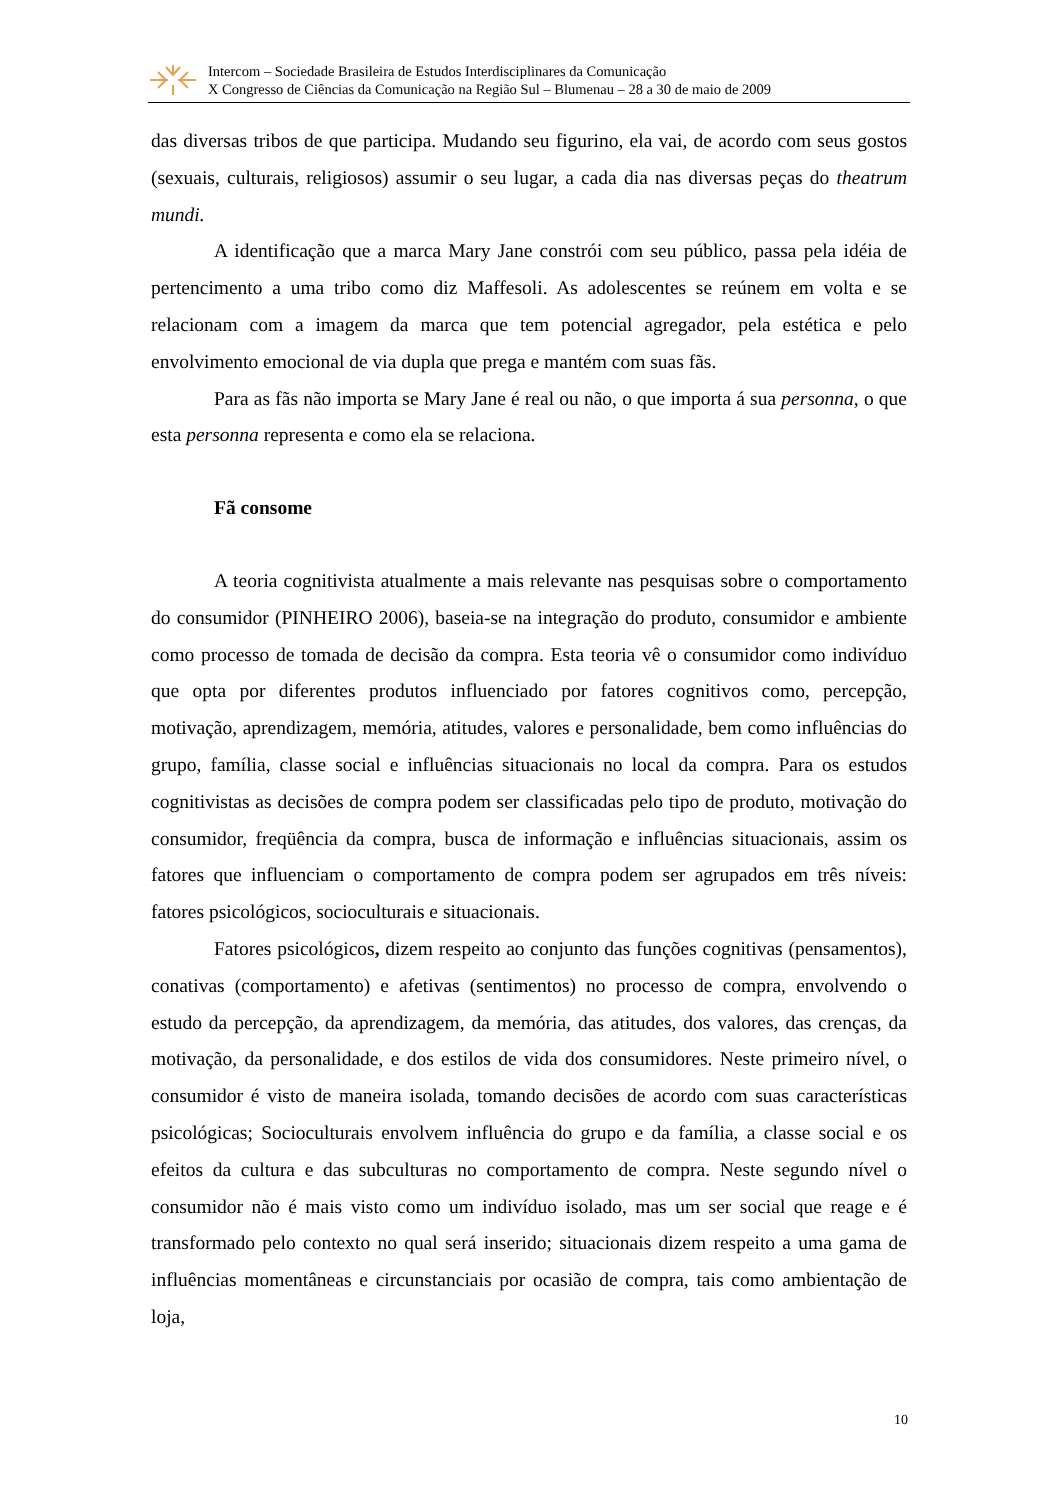Intercom – Sociedade Brasileira de Estudos Interdisciplinares da Comunicação
X Congresso de Ciências da Comunicação na Região Sul – Blumenau – 28 a 30 de maio de 2009
das diversas tribos de que participa. Mudando seu figurino, ela vai, de acordo com seus gostos (sexuais, culturais, religiosos) assumir o seu lugar, a cada dia nas diversas peças do theatrum mundi.
A identificação que a marca Mary Jane constrói com seu público, passa pela idéia de pertencimento a uma tribo como diz Maffesoli. As adolescentes se reúnem em volta e se relacionam com a imagem da marca que tem potencial agregador, pela estética e pelo envolvimento emocional de via dupla que prega e mantém com suas fãs.
Para as fãs não importa se Mary Jane é real ou não, o que importa á sua personna, o que esta personna representa e como ela se relaciona.
Fã consome
A teoria cognitivista atualmente a mais relevante nas pesquisas sobre o comportamento do consumidor (PINHEIRO 2006), baseia-se na integração do produto, consumidor e ambiente como processo de tomada de decisão da compra. Esta teoria vê o consumidor como indivíduo que opta por diferentes produtos influenciado por fatores cognitivos como, percepção, motivação, aprendizagem, memória, atitudes, valores e personalidade, bem como influências do grupo, família, classe social e influências situacionais no local da compra. Para os estudos cognitivistas as decisões de compra podem ser classificadas pelo tipo de produto, motivação do consumidor, freqüência da compra, busca de informação e influências situacionais, assim os fatores que influenciam o comportamento de compra podem ser agrupados em três níveis: fatores psicológicos, socioculturais e situacionais.
Fatores psicológicos, dizem respeito ao conjunto das funções cognitivas (pensamentos), conativas (comportamento) e afetivas (sentimentos) no processo de compra, envolvendo o estudo da percepção, da aprendizagem, da memória, das atitudes, dos valores, das crenças, da motivação, da personalidade, e dos estilos de vida dos consumidores. Neste primeiro nível, o consumidor é visto de maneira isolada, tomando decisões de acordo com suas características psicológicas; Socioculturais envolvem influência do grupo e da família, a classe social e os efeitos da cultura e das subculturas no comportamento de compra. Neste segundo nível o consumidor não é mais visto como um indivíduo isolado, mas um ser social que reage e é transformado pelo contexto no qual será inserido; situacionais dizem respeito a uma gama de influências momentâneas e circunstanciais por ocasião de compra, tais como ambientação de loja,
10